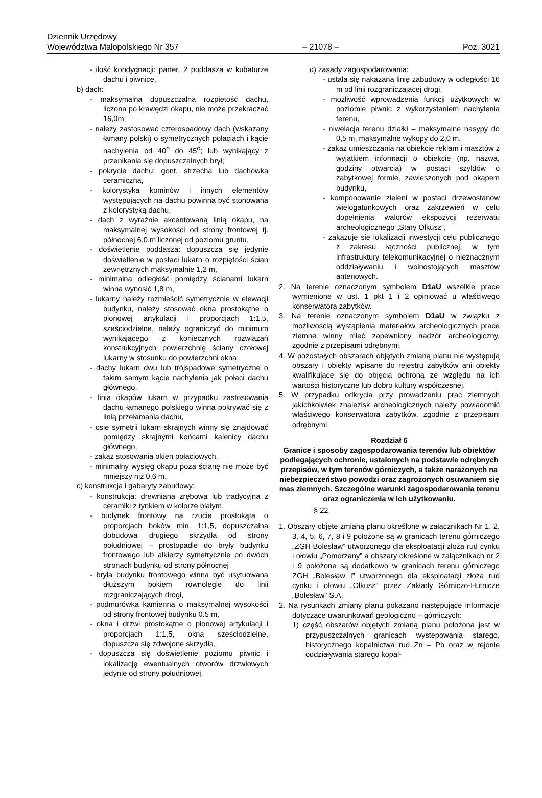Dziennik Urzędowy
Województwa Małopolskiego Nr 357
– 21078 –
Poz. 3021
- ilość kondygnacji: parter, 2 poddasza w kubaturze dachu i piwnice,
b) dach:
- maksymalna dopuszczalna rozpiętość dachu, liczona po krawędzi okapu, nie może przekraczać 16,0m,
- należy zastosować czterospadowy dach (wskazany łamany polski) o symetrycznych połaciach i kącie nachylenia od 40<sup>o</sup> do 45<sup>o</sup>; lub wynikający z przenikania się dopuszczalnych brył;
- pokrycie dachu: gont, strzecha lub dachówka ceramiczna,
- kolorystyka kominów i innych elementów występujących na dachu powinna być stonowana z kolorystyką dachu,
- dach z wyraźnie akcentowaną linią okapu, na maksymalnej wysokości od strony frontowej tj. północnej 6,0 m liczonej od poziomu gruntu,
- doświetlenie poddasza: dopuszcza się jedynie doświetlenie w postaci lukarn o rozpiętości ścian zewnętrznych maksymalnie 1,2 m,
- minimalna odległość pomiędzy ścianami lukarn winna wynosić 1,8 m,
- lukarny należy rozmieścić symetrycznie w elewacji budynku, należy stosować okna prostokątne o pionowej artykulacji i proporcjach 1:1,5, sześciodzielne, należy ograniczyć do minimum wynikającego z koniecznych rozwiązań konstrukcyjnych powierzchnię ściany czołowej lukarny w stosunku do powierzchni okna;
- dachy lukarn dwu lub trójspadowe symetryczne o takim samym kącie nachylenia jak połaci dachu głównego,
- linia okapów lukarn w przypadku zastosowania dachu łamanego polskiego winna pokrywać się z linią przełamania dachu,
- osie symetrii lukarn skrajnych winny się znajdować pomiędzy skrajnymi końcami kalenicy dachu głównego,
- zakaz stosowania okien połaciowych,
- minimalny wysięg okapu poza ścianę nie może być mniejszy niż 0,6 m.
c) konstrukcja i gabaryty zabudowy:
- konstrukcja: drewniana zrębowa lub tradycyjna z ceramiki z tynkiem w kolorze białym,
- budynek frontowy na rzucie prostokąta o proporcjach boków min. 1:1,5, dopuszczalna dobudowa drugiego skrzydła od strony południowej – prostopadle do bryły budynku frontowego lub alkierzy symetrycznie po dwóch stronach budynku od strony północnej
- bryła budynku frontowego winna być usytuowana dłuższym bokiem równolegle do linii rozgraniczających drogi,
- podmurówka kamienna o maksymalnej wysokości od strony frontowej budynku 0.5 m,
- okna i drzwi prostokątne o pionowej artykulacji i proporcjach 1:1,5, okna sześciodzielne, dopuszcza się zdwojone skrzydła,
- dopuszcza się doświetlenie poziomu piwnic i lokalizację ewentualnych otworów drzwiowych jedynie od strony południowej.
d) zasady zagospodarowania:
- ustala się nakazaną linię zabudowy w odległości 16 m od linii rozgraniczającej drogi,
- możliwość wprowadzenia funkcji użytkowych w poziomie piwnic z wykorzystaniem nachylenia terenu,
- niwelacja terenu działki – maksymalne nasypy do 0,5 m, maksymalne wykopy do 2,0 m,
- zakaz umieszczania na obiekcie reklam i masztów z wyjątkiem informacji o obiekcie (np. nazwa, godziny otwarcia) w postaci szyldów o zabytkowej formie, zawieszonych pod okapem budynku,
- komponowanie zieleni w postaci drzewostanów wielogatunkowych oraz zakrzewień w celu dopełnienia walorów ekspozycji rezerwatu archeologicznego „Stary Olkusz”,
- zakazuje się lokalizacji inwestycji celu publicznego z zakresu łączności publicznej, w tym infrastruktury telekomunikacyjnej o nieznacznym oddziaływaniu i wolnostojących masztów antenowych.
2. Na terenie oznaczonym symbolem D1aU wszelkie prace wymienione w ust. 1 pkt 1 i 2 opiniować u właściwego konserwatora zabytków.
3. Na terenie oznaczonym symbolem D1aU w związku z możliwością wystąpienia materiałów archeologicznych prace ziemne winny mieć zapewniony nadzór archeologiczny, zgodnie z przepisami odrębnymi.
4. W pozostałych obszarach objętych zmianą planu nie występują obszary i obiekty wpisane do rejestru zabytków ani obiekty kwalifikujące się do objęcia ochroną ze względu na ich wartości historyczne lub dobro kultury współczesnej.
5. W przypadku odkrycia przy prowadzeniu prac ziemnych jakichkolwiek znalezisk archeologicznych należy powiadomić właściwego konserwatora zabytków, zgodnie z przepisami odrębnymi.
Rozdział 6
Granice i sposoby zagospodarowania terenów lub obiektów podlegających ochronie, ustalonych na podstawie odrębnych przepisów, w tym terenów górniczych, a także narażonych na niebezpieczeństwo powodzi oraz zagrożonych osuwaniem się mas ziemnych. Szczególne warunki zagospodarowania terenu oraz ograniczenia w ich użytkowaniu.
§ 22.
1. Obszary objęte zmianą planu określone w załącznikach Nr 1, 2, 3, 4, 5, 6, 7, 8 i 9 położone są w granicach terenu górniczego „ZGH Bolesław” utworzonego dla eksploatacji złoża rud cynku i ołowiu „Pomorzany” a obszary określone w załącznikach nr 2 i 9 położone są dodatkowo w granicach terenu górniczego ZGH „Bolesław I” utworzonego dla eksploatacji złoża rud cynku i ołowiu „Olkusz” przez Zakłady Górniczo-Hutnicze „Bolesław” S.A.
2. Na rysunkach zmiany planu pokazano następujące informacje dotyczące uwarunkowań geologiczno – górniczych:
1) część obszarów objętych zmianą planu położona jest w przypuszczalnych granicach występowania starego, historycznego kopalnictwa rud Zn – Pb oraz w rejonie oddziaływania starego kopal-